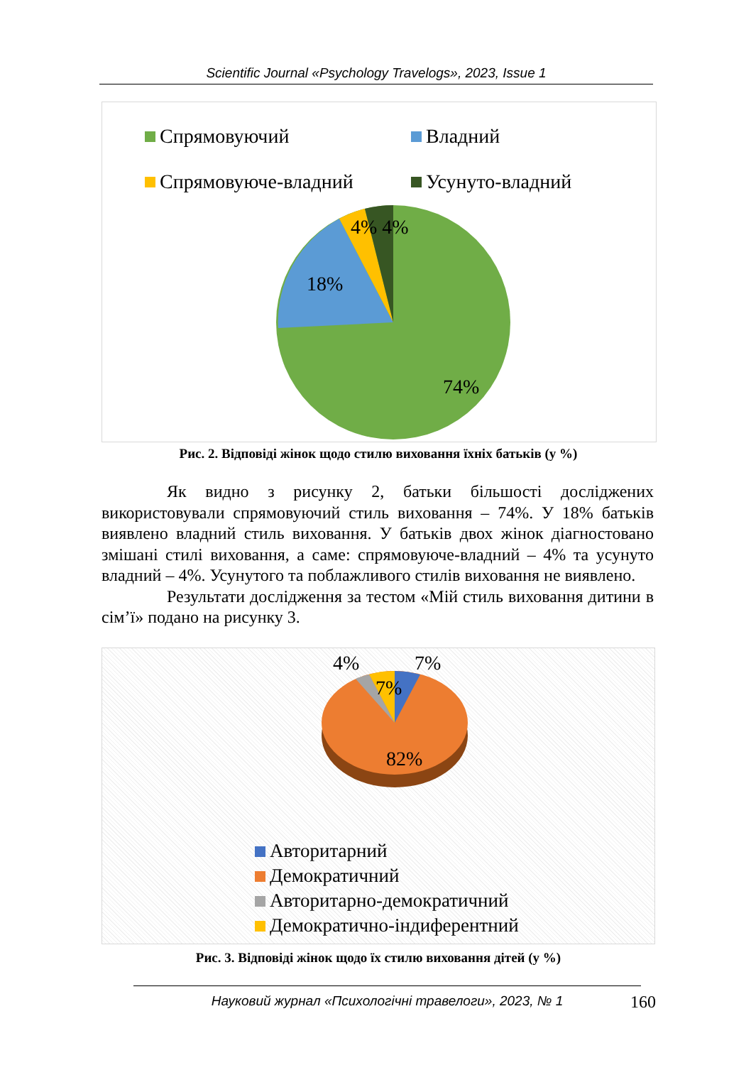Scientific Journal «Psychology Travelogs», 2023, Issue 1
Спрямовуючий Владний
Спрямовуюче-владний Усунуто-владний
4% 4%
18%
74%
Рис. 2. Відповіді жінок щодо стилю виховання їхніх батьків (у %)
Як видно з рисунку 2, батьки більшості досліджених використовували спрямовуючий стиль виховання – 74%. У 18% батьків виявлено владний стиль виховання. У батьків двох жінок діагностовано змішані стилі виховання, а саме: спрямовуюче-владний – 4% та усунуто владний – 4%. Усунутого та поблажливого стилів виховання не виявлено.
Результати дослідження за тестом «Мій стиль виховання дитини в сім’ї» подано на рисунку 3.
4% 7%
7%
82%
Авторитарний
Демократичний
Авторитарно-демократичний
Демократично-індиферентний
Рис. 3. Відповіді жінок щодо їх стилю виховання дітей (у %)
Науковий журнал «Психологічні травелоги», 2023, № 1 160